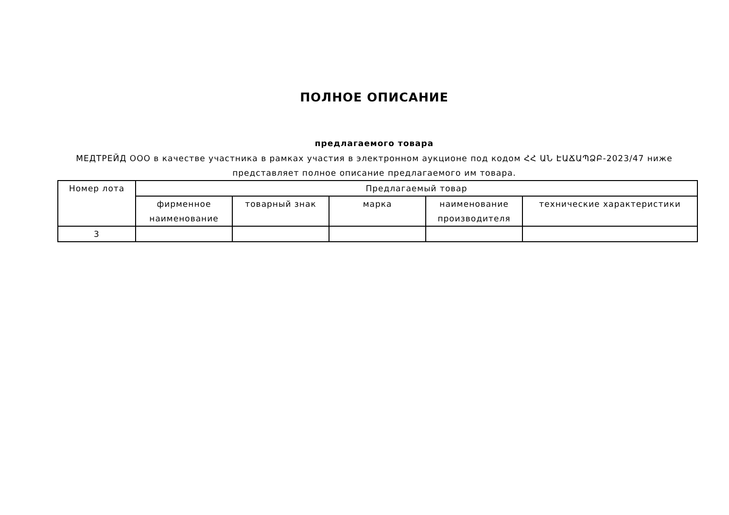ПОЛНОЕ ОПИСАНИЕ
предлагаемого товара
МЕДТРЕЙД ООО в качестве участника в рамках участия в электронном аукционе под кодом ՀՀ ԱՆ ԷԱՃԱՊՁԲ-2023/47 ниже представляет полное описание предлагаемого им товара.
| Номер лота | Предлагаемый товар | | | | |
| --- | --- | --- | --- | --- | --- |
| | фирменное наименование | товарный знак | марка | наименование производителя | технические характеристики |
| 3 | | | | | |